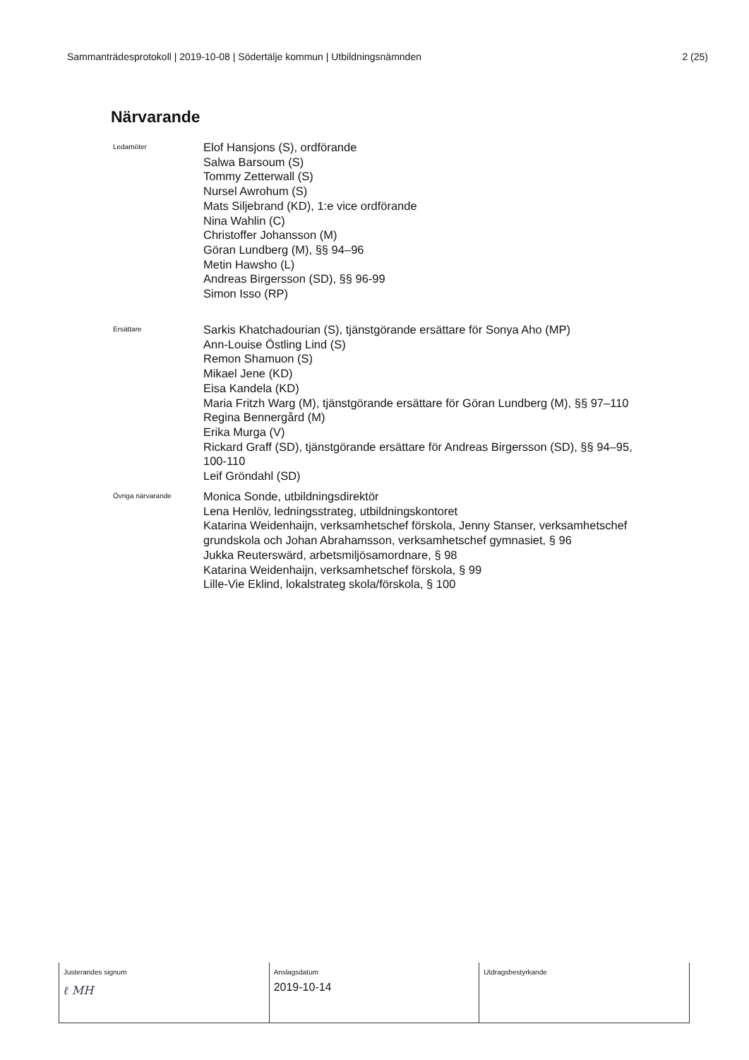Sammanträdesprotokoll | 2019-10-08 | Södertälje kommun | Utbildningsnämnden 2 (25)
Närvarande
Ledamöter
Elof Hansjons (S), ordförande
Salwa Barsoum (S)
Tommy Zetterwall (S)
Nursel Awrohum (S)
Mats Siljebrand (KD), 1:e vice ordförande
Nina Wahlin (C)
Christoffer Johansson (M)
Göran Lundberg (M), §§ 94–96
Metin Hawsho (L)
Andreas Birgersson (SD), §§ 96-99
Simon Isso (RP)
Ersättare
Sarkis Khatchadourian (S), tjänstgörande ersättare för Sonya Aho (MP)
Ann-Louise Östling Lind (S)
Remon Shamuon (S)
Mikael Jene (KD)
Eisa Kandela (KD)
Maria Fritzh Warg (M), tjänstgörande ersättare för Göran Lundberg (M), §§ 97–110
Regina Bennergård (M)
Erika Murga (V)
Rickard Graff (SD), tjänstgörande ersättare för Andreas Birgersson (SD), §§ 94–95,
100-110
Leif Gröndahl (SD)
Övriga närvarande
Monica Sonde, utbildningsdirektör
Lena Henlöv, ledningsstrateg, utbildningskontoret
Katarina Weidenhaijn, verksamhetschef förskola, Jenny Stanser, verksamhetschef
grundskola och Johan Abrahamsson, verksamhetschef gymnasiet, § 96
Jukka Reuterswärd, arbetsmiljösamordnare, § 98
Katarina Weidenhaijn, verksamhetschef förskola, § 99
Lille-Vie Eklind, lokalstrateg skola/förskola, § 100
| Justerandes signum ℓ MH | Anslagsdatum 2019-10-14 | Utdragsbestyrkande |